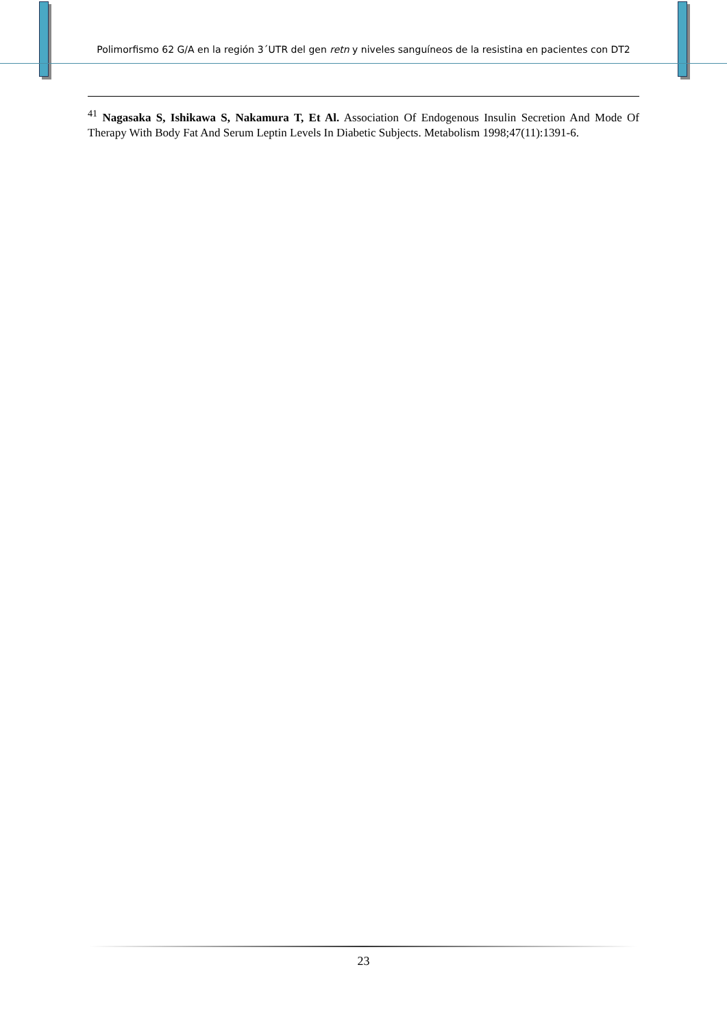Polimorfismo 62 G/A en la región 3´UTR del gen retn y niveles sanguíneos de la resistina en pacientes con DT2
<sup>41</sup> Nagasaka S, Ishikawa S, Nakamura T, Et Al. Association Of Endogenous Insulin Secretion And Mode Of Therapy With Body Fat And Serum Leptin Levels In Diabetic Subjects. Metabolism 1998;47(11):1391-6.
23